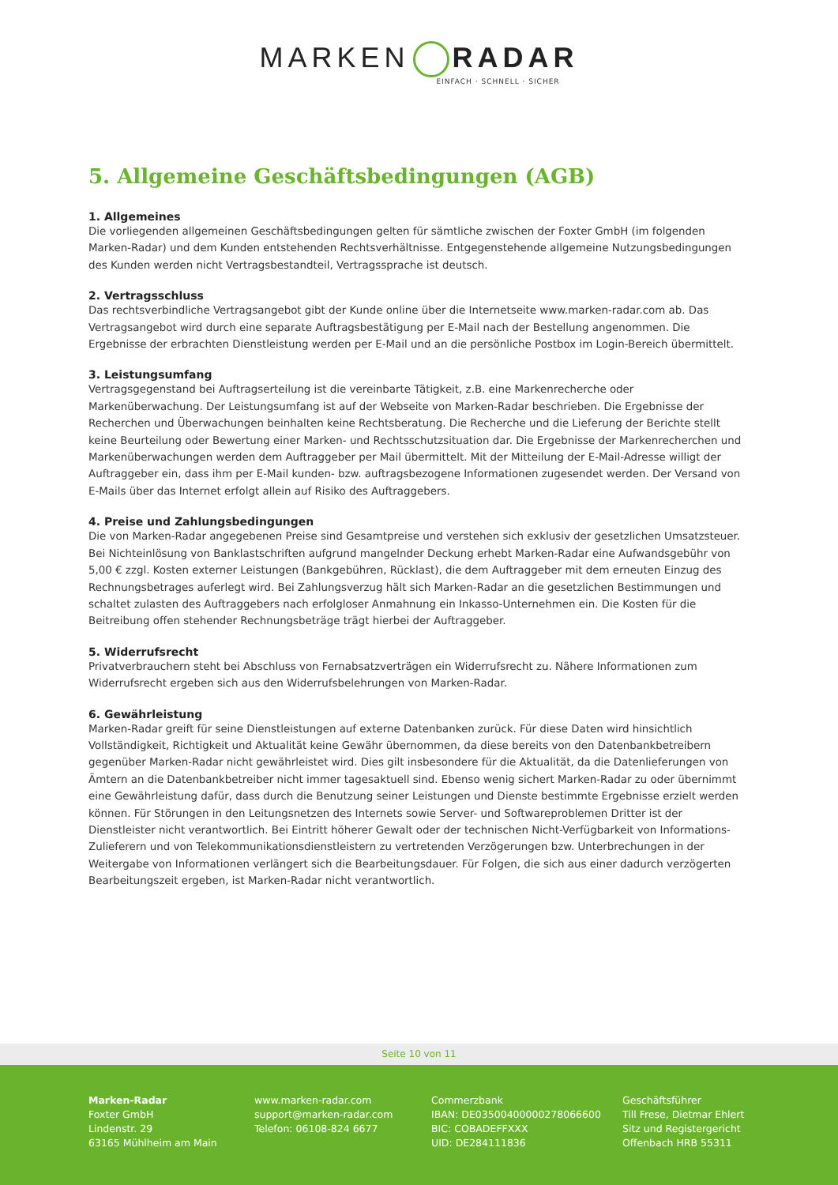MARKEN RADAR
EINFACH · SCHNELL · SICHER
5. Allgemeine Geschäftsbedingungen (AGB)
1. Allgemeines
Die vorliegenden allgemeinen Geschäftsbedingungen gelten für sämtliche zwischen der Foxter GmbH (im folgenden Marken-Radar) und dem Kunden entstehenden Rechtsverhältnisse. Entgegenstehende allgemeine Nutzungsbedingungen des Kunden werden nicht Vertragsbestandteil, Vertragssprache ist deutsch.
2. Vertragsschluss
Das rechtsverbindliche Vertragsangebot gibt der Kunde online über die Internetseite www.marken-radar.com ab. Das Vertragsangebot wird durch eine separate Auftragsbestätigung per E-Mail nach der Bestellung angenommen. Die Ergebnisse der erbrachten Dienstleistung werden per E-Mail und an die persönliche Postbox im Login-Bereich übermittelt.
3. Leistungsumfang
Vertragsgegenstand bei Auftragserteilung ist die vereinbarte Tätigkeit, z.B. eine Markenrecherche oder Markenüberwachung. Der Leistungsumfang ist auf der Webseite von Marken-Radar beschrieben. Die Ergebnisse der Recherchen und Überwachungen beinhalten keine Rechtsberatung. Die Recherche und die Lieferung der Berichte stellt keine Beurteilung oder Bewertung einer Marken- und Rechtsschutzsituation dar. Die Ergebnisse der Markenrecherchen und Markenüberwachungen werden dem Auftraggeber per Mail übermittelt. Mit der Mitteilung der E-Mail-Adresse willigt der Auftraggeber ein, dass ihm per E-Mail kunden- bzw. auftragsbezogene Informationen zugesendet werden. Der Versand von E-Mails über das Internet erfolgt allein auf Risiko des Auftraggebers.
4. Preise und Zahlungsbedingungen
Die von Marken-Radar angegebenen Preise sind Gesamtpreise und verstehen sich exklusiv der gesetzlichen Umsatzsteuer. Bei Nichteinlösung von Banklastschriften aufgrund mangelnder Deckung erhebt Marken-Radar eine Aufwandsgebühr von 5,00 € zzgl. Kosten externer Leistungen (Bankgebühren, Rücklast), die dem Auftraggeber mit dem erneuten Einzug des Rechnungsbetrages auferlegt wird. Bei Zahlungsverzug hält sich Marken-Radar an die gesetzlichen Bestimmungen und schaltet zulasten des Auftraggebers nach erfolgloser Anmahnung ein Inkasso-Unternehmen ein. Die Kosten für die Beitreibung offen stehender Rechnungsbeträge trägt hierbei der Auftraggeber.
5. Widerrufsrecht
Privatverbrauchern steht bei Abschluss von Fernabsatzverträgen ein Widerrufsrecht zu. Nähere Informationen zum Widerrufsrecht ergeben sich aus den Widerrufsbelehrungen von Marken-Radar.
6. Gewährleistung
Marken-Radar greift für seine Dienstleistungen auf externe Datenbanken zurück. Für diese Daten wird hinsichtlich Vollständigkeit, Richtigkeit und Aktualität keine Gewähr übernommen, da diese bereits von den Datenbankbetreibern gegenüber Marken-Radar nicht gewährleistet wird. Dies gilt insbesondere für die Aktualität, da die Datenlieferungen von Ämtern an die Datenbankbetreiber nicht immer tagesaktuell sind. Ebenso wenig sichert Marken-Radar zu oder übernimmt eine Gewährleistung dafür, dass durch die Benutzung seiner Leistungen und Dienste bestimmte Ergebnisse erzielt werden können. Für Störungen in den Leitungsnetzen des Internets sowie Server- und Softwareproblemen Dritter ist der Dienstleister nicht verantwortlich. Bei Eintritt höherer Gewalt oder der technischen Nicht-Verfügbarkeit von Informations-Zulieferern und von Telekommunikationsdienstleistern zu vertretenden Verzögerungen bzw. Unterbrechungen in der Weitergabe von Informationen verlängert sich die Bearbeitungsdauer. Für Folgen, die sich aus einer dadurch verzögerten Bearbeitungszeit ergeben, ist Marken-Radar nicht verantwortlich.
Seite 10 von 11
Marken-Radar
Foxter GmbH
Lindenstr. 29
63165 Mühlheim am Main
www.marken-radar.com
support@marken-radar.com
Telefon: 06108-824 6677
Commerzbank
IBAN: DE03500400000278066600
BIC: COBADEFFXXX
UID: DE284111836
Geschäftsführer
Till Frese, Dietmar Ehlert
Sitz und Registergericht
Offenbach HRB 55311